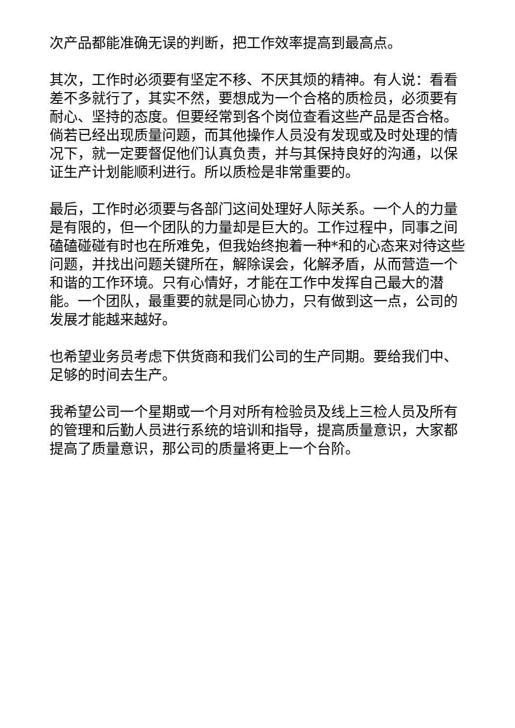次产品都能准确无误的判断，把工作效率提高到最高点。
其次，工作时必须要有坚定不移、不厌其烦的精神。有人说：看看差不多就行了，其实不然，要想成为一个合格的质检员，必须要有耐心、坚持的态度。但要经常到各个岗位查看这些产品是否合格。倘若已经出现质量问题，而其他操作人员没有发现或及时处理的情况下，就一定要督促他们认真负责，并与其保持良好的沟通，以保证生产计划能顺利进行。所以质检是非常重要的。
最后，工作时必须要与各部门这间处理好人际关系。一个人的力量是有限的，但一个团队的力量却是巨大的。工作过程中，同事之间磕磕碰碰有时也在所难免，但我始终抱着一种*和的心态来对待这些问题，并找出问题关键所在，解除误会，化解矛盾，从而营造一个和谐的工作环境。只有心情好，才能在工作中发挥自己最大的潜能。一个团队，最重要的就是同心协力，只有做到这一点，公司的发展才能越来越好。
也希望业务员考虑下供货商和我们公司的生产同期。要给我们中、足够的时间去生产。
我希望公司一个星期或一个月对所有检验员及线上三检人员及所有的管理和后勤人员进行系统的培训和指导，提高质量意识，大家都提高了质量意识，那公司的质量将更上一个台阶。